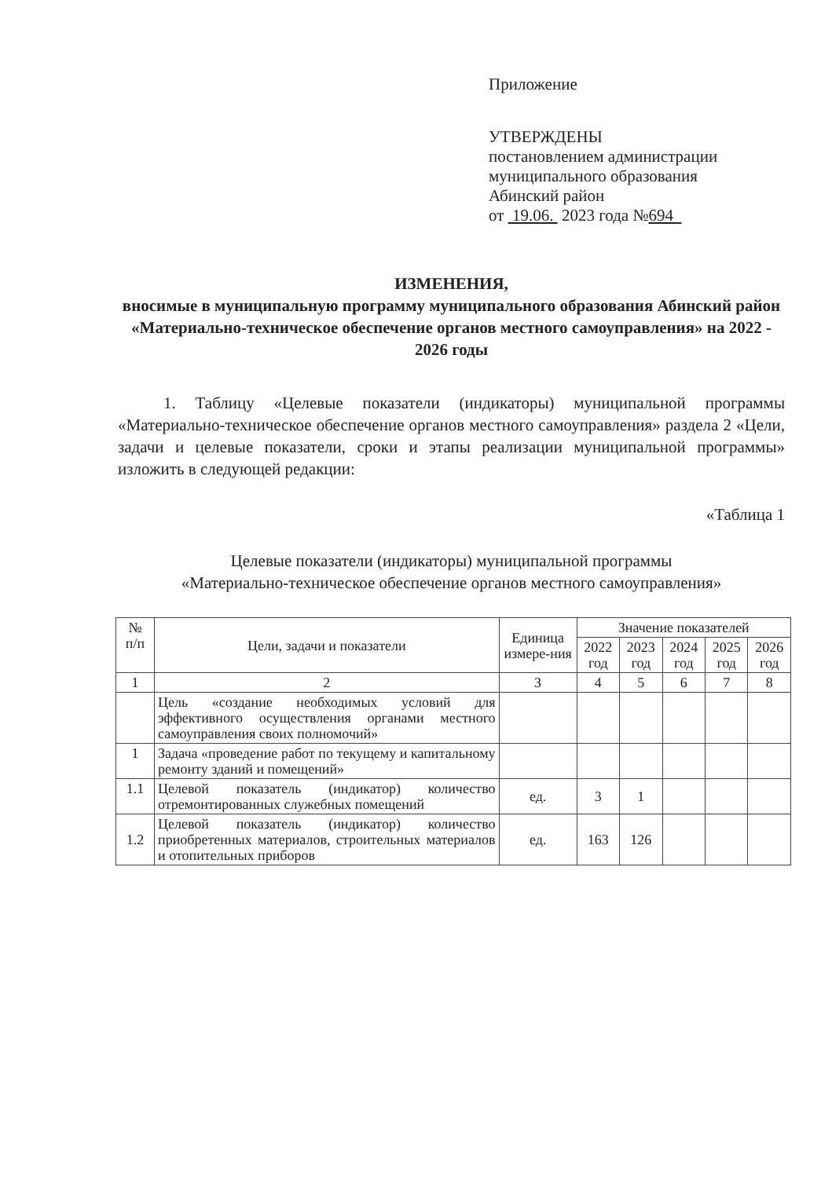Приложение
УТВЕРЖДЕНЫ
постановлением администрации
муниципального образования
Абинский район
от 19.06. 2023 года №694
ИЗМЕНЕНИЯ,
вносимые в муниципальную программу муниципального образования Абинский район «Материально-техническое обеспечение органов местного самоуправления» на 2022 - 2026 годы
1. Таблицу «Целевые показатели (индикаторы) муниципальной программы «Материально-техническое обеспечение органов местного самоуправления» раздела 2 «Цели, задачи и целевые показатели, сроки и этапы реализации муниципальной программы» изложить в следующей редакции:
«Таблица 1
Целевые показатели (индикаторы) муниципальной программы
«Материально-техническое обеспечение органов местного самоуправления»
| № п/п | Цели, задачи и показатели | Единица измере-ния | Значение показателей | | | | |
| --- | --- | --- | --- | --- | --- | --- | --- |
| | | | 2022 год | 2023 год | 2024 год | 2025 год | 2026 год |
| 1 | 2 | 3 | 4 | 5 | 6 | 7 | 8 |
| | Цель «создание необходимых условий для эффективного осуществления органами местного самоуправления своих полномочий» | | | | | | |
| 1 | Задача «проведение работ по текущему и капитальному ремонту зданий и помещений» | | | | | | |
| 1.1 | Целевой показатель (индикатор) количество отремонтированных служебных помещений | ед. | 3 | 1 | | | |
| 1.2 | Целевой показатель (индикатор) количество приобретенных материалов, строительных материалов и отопительных приборов | ед. | 163 | 126 | | | |